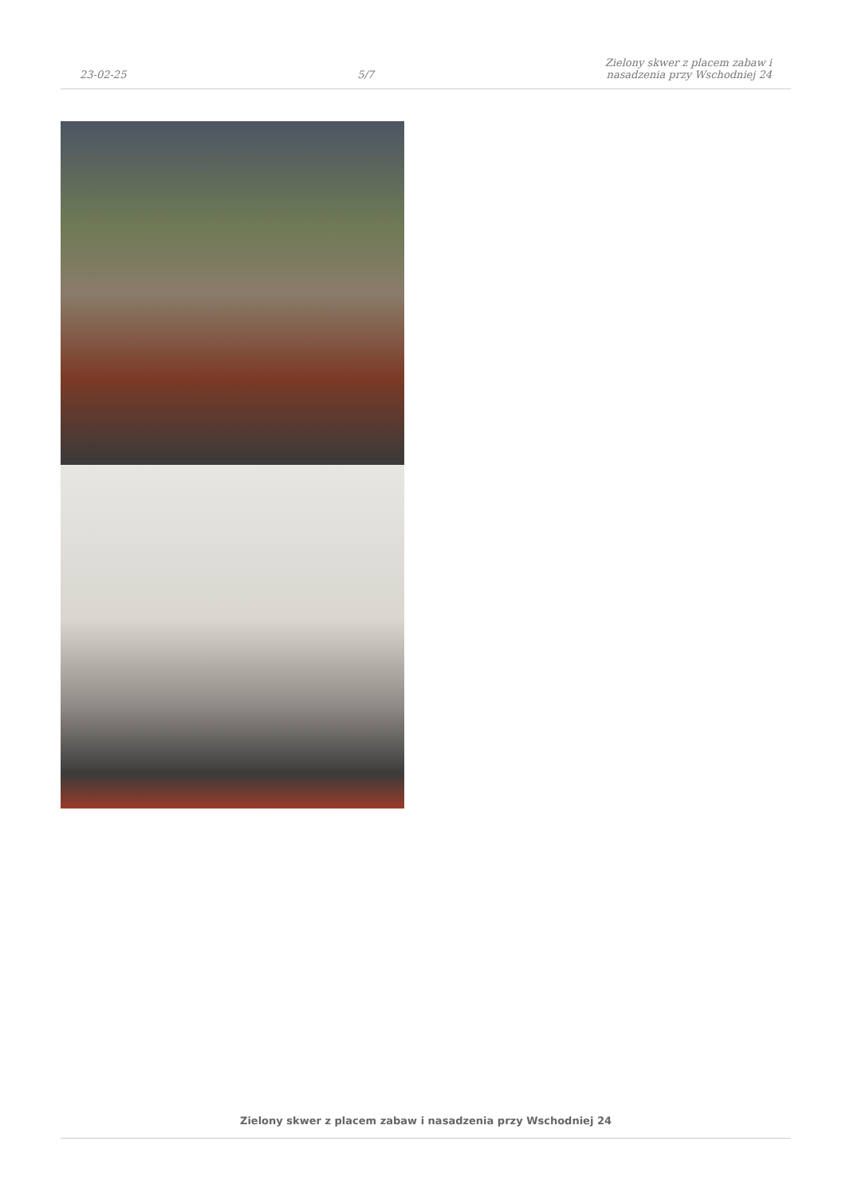23-02-25
5/7
Zielony skwer z placem zabaw i
nasadzenia przy Wschodniej 24
Zielony skwer z placem zabaw i nasadzenia przy Wschodniej 24